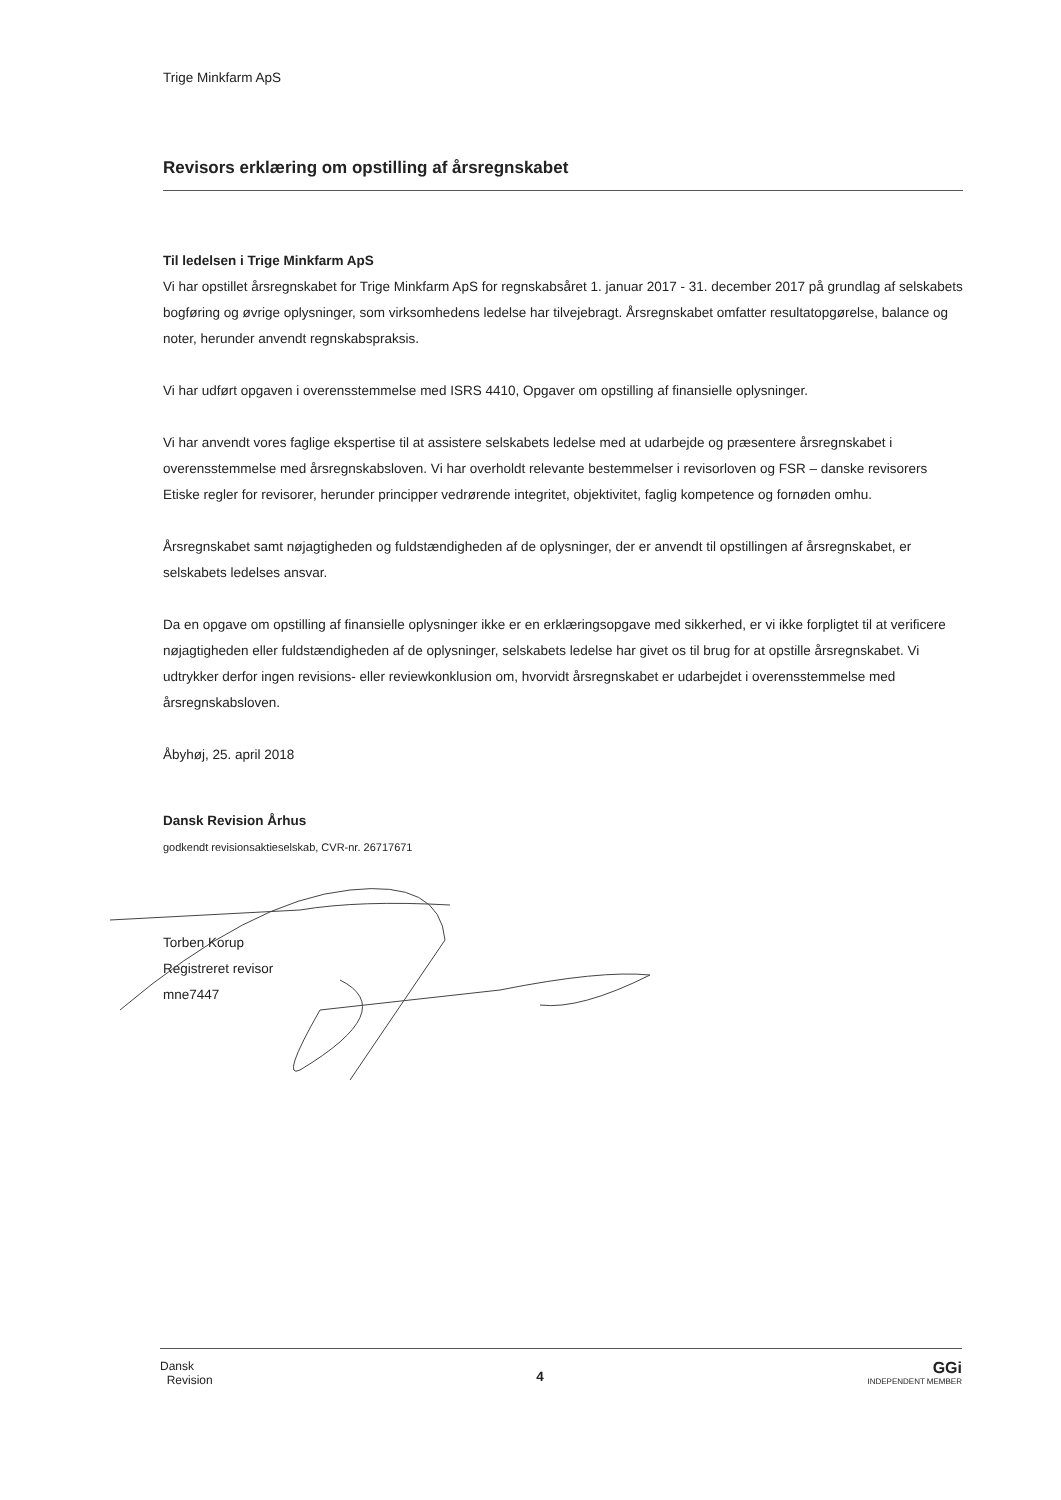Trige Minkfarm ApS
Revisors erklæring om opstilling af årsregnskabet
Til ledelsen i Trige Minkfarm ApS
Vi har opstillet årsregnskabet for Trige Minkfarm ApS for regnskabsåret 1. januar 2017 - 31. december 2017 på grundlag af selskabets bogføring og øvrige oplysninger, som virksomhedens ledelse har tilvejebragt. Årsregnskabet omfatter resultatopgørelse, balance og noter, herunder anvendt regnskabspraksis.
Vi har udført opgaven i overensstemmelse med ISRS 4410, Opgaver om opstilling af finansielle oplysninger.
Vi har anvendt vores faglige ekspertise til at assistere selskabets ledelse med at udarbejde og præsentere årsregnskabet i overensstemmelse med årsregnskabsloven. Vi har overholdt relevante bestemmelser i revisorloven og FSR – danske revisorers Etiske regler for revisorer, herunder principper vedrørende integritet, objektivitet, faglig kompetence og fornøden omhu.
Årsregnskabet samt nøjagtigheden og fuldstændigheden af de oplysninger, der er anvendt til opstillingen af årsregnskabet, er selskabets ledelses ansvar.
Da en opgave om opstilling af finansielle oplysninger ikke er en erklæringsopgave med sikkerhed, er vi ikke forpligtet til at verificere nøjagtigheden eller fuldstændigheden af de oplysninger, selskabets ledelse har givet os til brug for at opstille årsregnskabet. Vi udtrykker derfor ingen revisions- eller reviewkonklusion om, hvorvidt årsregnskabet er udarbejdet i overensstemmelse med årsregnskabsloven.
Åbyhøj, 25. april 2018
Dansk Revision Århus
godkendt revisionsaktieselskab, CVR-nr. 26717671
Torben Korup
Registreret revisor
mne7447
Dansk
Revision
4
GGi
INDEPENDENT MEMBER